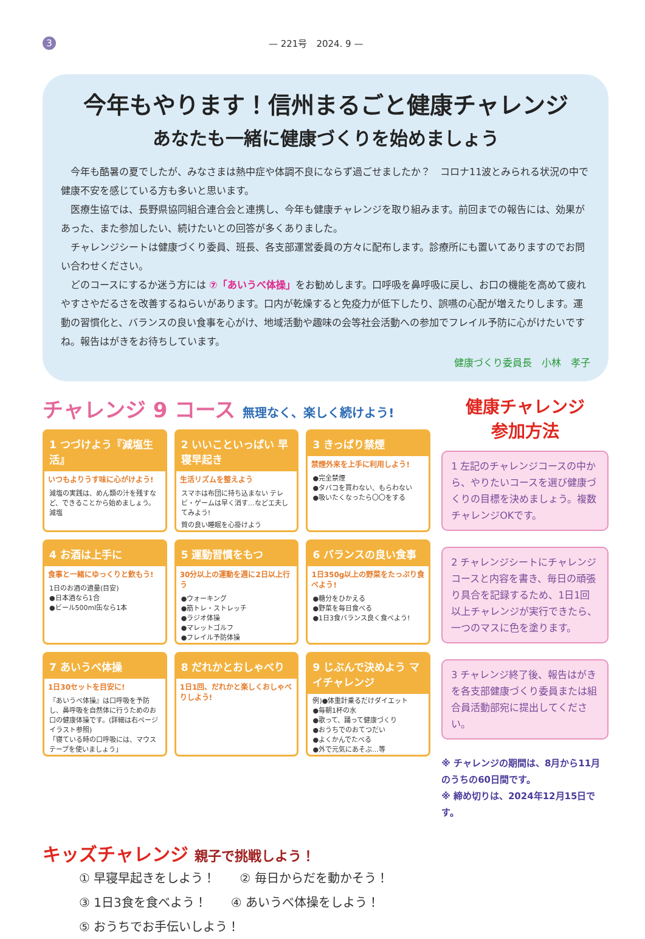3 — 221号　2024. 9 —
今年もやります！信州まるごと健康チャレンジ
あなたも一緒に健康づくりを始めましょう
今年も酷暑の夏でしたが、みなさまは熱中症や体調不良にならず過ごせましたか？　コロナ11波とみられる状況の中で健康不安を感じている方も多いと思います。
医療生協では、長野県協同組合連合会と連携し、今年も健康チャレンジを取り組みます。前回までの報告には、効果があった、また参加したい、続けたいとの回答が多くありました。
チャレンジシートは健康づくり委員、班長、各支部運営委員の方々に配布します。診療所にも置いてありますのでお問い合わせください。
どのコースにするか迷う方には ⑦「あいうべ体操」をお勧めします。口呼吸を鼻呼吸に戻し、お口の機能を高めて疲れやすさやだるさを改善するねらいがあります。口内が乾燥すると免疫力が低下したり、誤嚥の心配が増えたりします。運動の習慣化と、バランスの良い食事を心がけ、地域活動や趣味の会等社会活動への参加でフレイル予防に心がけたいですね。報告はがきをお待ちしています。
健康づくり委員長　小林　孝子
チャレンジ 9 コース 無理なく、楽しく続けよう!
1 つづけよう『減塩生活』
いつもよりうす味に心がけよう!
減塩の実践は、めん類の汁を残すなど、できることから始めましょう。 減塩
2 いいこといっぱい 早寝早起き
生活リズムを整えよう
スマホは布団に持ち込まない テレビ・ゲームは早く消す…などエ夫してみよう!
質の良い睡眠を心掛けよう
3 きっぱり禁煙
禁煙外来を上手に利用しよう!
●完全禁煙
●タバコを買わない、もらわない
●吸いたくなったら〇〇をする
4 お酒は上手に
食事と一緒にゆっくりと飲もう!
1日のお酒の適量(目安)
●日本酒なら1合
●ビール500ml缶なら1本
5 運動習慣をもつ
30分以上の運動を週に2日以上行う
●ウォーキング
●筋トレ・ストレッチ
●ラジオ体操
●マレットゴルフ
●フレイル予防体操
6 バランスの良い食事
1日350g以上の野菜をたっぷり食べよう!
●糖分をひかえる
●野菜を毎日食べる
●1日3食バランス良く食べよう!
7 あいうべ体操
1日30セットを目安に!
『あいうべ体操』は口呼吸を予防し、鼻呼吸を自然体に行うためのお口の健康体操です。(詳細は右ページイラスト参照)
「寝ている時の口呼吸には、マウステープを使いましょう」
8 だれかとおしゃべり
1日1回、だれかと楽しくおしゃべりしよう!
9 じぶんで決めよう マイチャレンジ
例)●体重計乗るだけダイエット
●毎朝1杯の水
●歌って、踊って健康づくり
●おうちでのおてつだい
●よくかんでたべる
●外で元気にあそぶ…等
健康チャレンジ
参加方法
1 左記のチャレンジコースの中から、やりたいコースを選び健康づくりの目標を決めましょう。複数チャレンジOKです。
2 チャレンジシートにチャレンジコースと内容を書き、毎日の頑張り具合を記録するため、1日1回以上チャレンジが実行できたら、一つのマスに色を塗ります。
3 チャレンジ終了後、報告はがきを各支部健康づくり委員または組合員活動部宛に提出してください。
※ チャレンジの期間は、8月から11月のうちの60日間です。
※ 締め切りは、2024年12月15日です。
キッズチャレンジ 親子で挑戦しよう！
① 早寝早起きをしよう！　　② 毎日からだを動かそう！
③ 1日3食を食べよう！　　④ あいうべ体操をしよう！
⑤ おうちでお手伝いしよう！